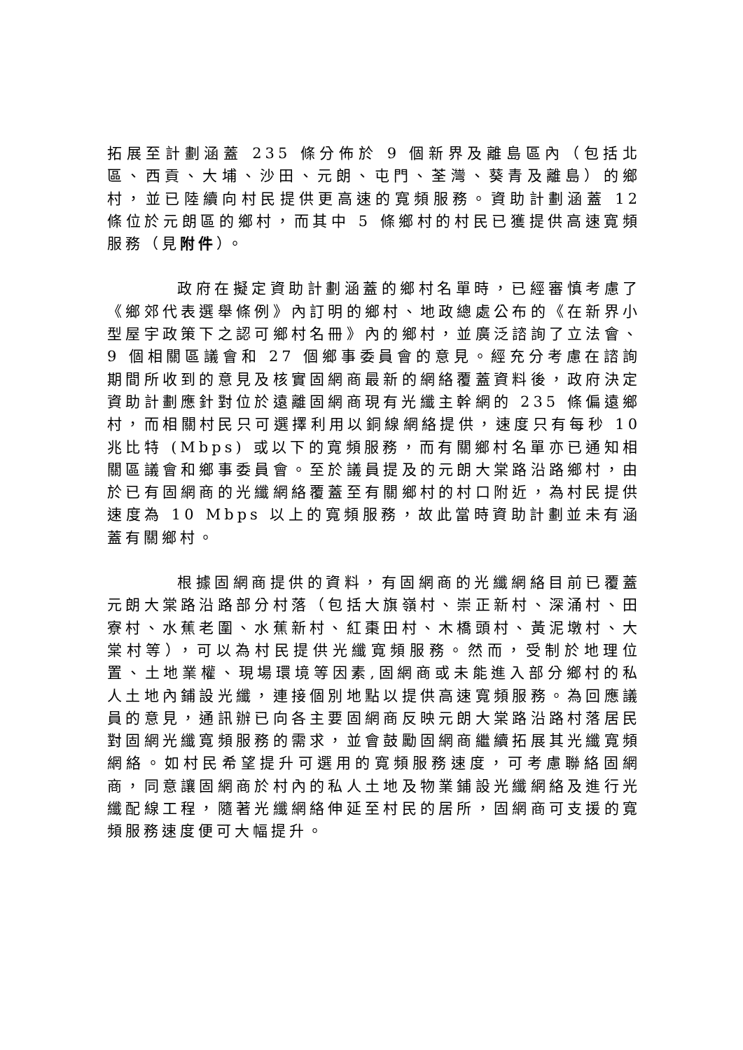拓展至計劃涵蓋 235 條分佈於 9 個新界及離島區內（包括北區、西貢、大埔、沙田、元朗、屯門、荃灣、葵青及離島）的鄉村，並已陸續向村民提供更高速的寬頻服務。資助計劃涵蓋 12 條位於元朗區的鄉村，而其中 5 條鄉村的村民已獲提供高速寬頻服務（見附件）。
政府在擬定資助計劃涵蓋的鄉村名單時，已經審慎考慮了《鄉郊代表選舉條例》內訂明的鄉村、地政總處公布的《在新界小型屋宇政策下之認可鄉村名冊》內的鄉村，並廣泛諮詢了立法會、9 個相關區議會和 27 個鄉事委員會的意見。經充分考慮在諮詢期間所收到的意見及核實固網商最新的網絡覆蓋資料後，政府決定資助計劃應針對位於遠離固網商現有光纖主幹網的 235 條偏遠鄉村，而相關村民只可選擇利用以銅線網絡提供，速度只有每秒 10 兆比特 (Mbps) 或以下的寬頻服務，而有關鄉村名單亦已通知相關區議會和鄉事委員會。至於議員提及的元朗大棠路沿路鄉村，由於已有固網商的光纖網絡覆蓋至有關鄉村的村口附近，為村民提供速度為 10 Mbps 以上的寬頻服務，故此當時資助計劃並未有涵蓋有關鄉村。
根據固網商提供的資料，有固網商的光纖網絡目前已覆蓋元朗大棠路沿路部分村落（包括大旗嶺村、崇正新村、深涌村、田寮村、水蕉老圍、水蕉新村、紅棗田村、木橋頭村、黃泥墩村、大棠村等），可以為村民提供光纖寬頻服務。然而，受制於地理位置、土地業權、現場環境等因素,固網商或未能進入部分鄉村的私人土地內鋪設光纖，連接個別地點以提供高速寬頻服務。為回應議員的意見，通訊辦已向各主要固網商反映元朗大棠路沿路村落居民對固網光纖寬頻服務的需求，並會鼓勵固網商繼續拓展其光纖寬頻網絡。如村民希望提升可選用的寬頻服務速度，可考慮聯絡固網商，同意讓固網商於村內的私人土地及物業鋪設光纖網絡及進行光纖配線工程，隨著光纖網絡伸延至村民的居所，固網商可支援的寬頻服務速度便可大幅提升。